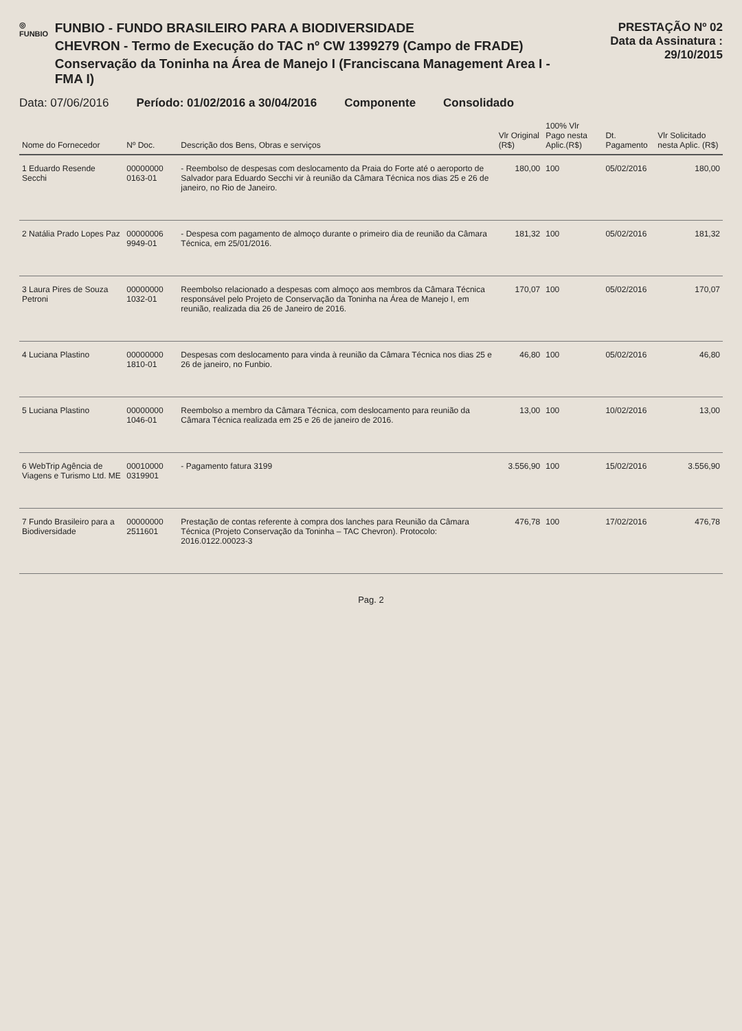◎ FUNBIO
FUNBIO - FUNDO BRASILEIRO PARA A BIODIVERSIDADE
CHEVRON - Termo de Execução do TAC nº CW 1399279 (Campo de FRADE)
Conservação da Toninha na Área de Manejo I (Franciscana Management Area I - FMA I)
PRESTAÇÃO Nº 02
Data da Assinatura : 29/10/2015
Data: 07/06/2016 Período: 01/02/2016 a 30/04/2016 Componente Consolidado
| Nome do Fornecedor | Nº Doc. | Descrição dos Bens, Obras e serviços | Vlr Original (R$) | 100% Vlr Pago nesta Aplic.(R$) | Dt. Pagamento | Vlr Solicitado nesta Aplic. (R$) |
| --- | --- | --- | --- | --- | --- | --- |
| 1 Eduardo Resende Secchi | 00000000 0163-01 | - Reembolso de despesas com deslocamento da Praia do Forte até o aeroporto de Salvador para Eduardo Secchi vir à reunião da Câmara Técnica nos dias 25 e 26 de janeiro, no Rio de Janeiro. | 180,00 | 100 | 05/02/2016 | 180,00 |
| 2 Natália Prado Lopes Paz | 00000006 9949-01 | - Despesa com pagamento de almoço durante o primeiro dia de reunião da Câmara Técnica, em 25/01/2016. | 181,32 | 100 | 05/02/2016 | 181,32 |
| 3 Laura Pires de Souza Petroni | 00000000 1032-01 | Reembolso relacionado a despesas com almoço aos membros da Câmara Técnica responsável pelo Projeto de Conservação da Toninha na Área de Manejo I, em reunião, realizada dia 26 de Janeiro de 2016. | 170,07 | 100 | 05/02/2016 | 170,07 |
| 4 Luciana Plastino | 00000000 1810-01 | Despesas com deslocamento para vinda à reunião da Câmara Técnica nos dias 25 e 26 de janeiro, no Funbio. | 46,80 | 100 | 05/02/2016 | 46,80 |
| 5 Luciana Plastino | 00000000 1046-01 | Reembolso a membro da Câmara Técnica, com deslocamento para reunião da Câmara Técnica realizada em 25 e 26 de janeiro de 2016. | 13,00 | 100 | 10/02/2016 | 13,00 |
| 6 WebTrip Agência de Viagens e Turismo Ltd. ME | 00010000 0319901 | - Pagamento fatura 3199 | 3.556,90 | 100 | 15/02/2016 | 3.556,90 |
| 7 Fundo Brasileiro para a Biodiversidade | 00000000 2511601 | Prestação de contas referente à compra dos lanches para Reunião da Câmara Técnica (Projeto Conservação da Toninha – TAC Chevron). Protocolo: 2016.0122.00023-3 | 476,78 | 100 | 17/02/2016 | 476,78 |
Pag. 2